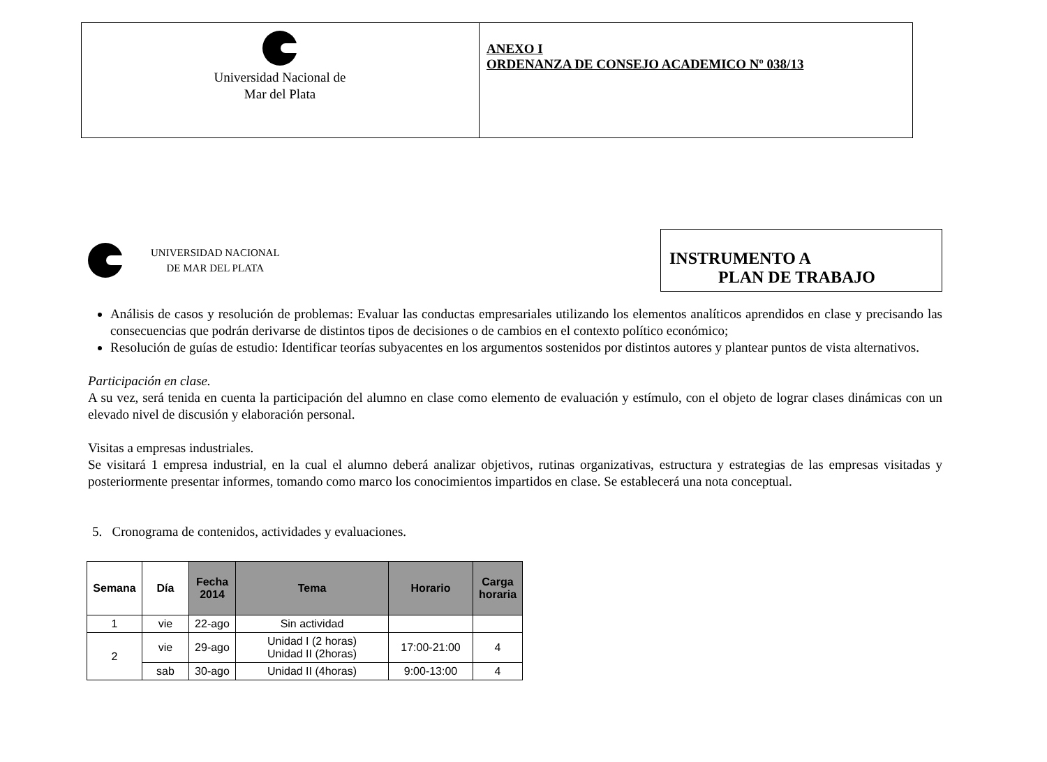| Universidad Nacional de Mar del Plata | ANEXO I ORDENANZA DE CONSEJO ACADEMICO Nº 038/13 |
UNIVERSIDAD NACIONAL
DE MAR DEL PLATA
INSTRUMENTO A
PLAN DE TRABAJO
Análisis de casos y resolución de problemas: Evaluar las conductas empresariales utilizando los elementos analíticos aprendidos en clase y precisando las consecuencias que podrán derivarse de distintos tipos de decisiones o de cambios en el contexto político económico;
Resolución de guías de estudio: Identificar teorías subyacentes en los argumentos sostenidos por distintos autores y plantear puntos de vista alternativos.
Participación en clase.
A su vez, será tenida en cuenta la participación del alumno en clase como elemento de evaluación y estímulo, con el objeto de lograr clases dinámicas con un elevado nivel de discusión y elaboración personal.
Visitas a empresas industriales.
Se visitará 1 empresa industrial, en la cual el alumno deberá analizar objetivos, rutinas organizativas, estructura y estrategias de las empresas visitadas y posteriormente presentar informes, tomando como marco los conocimientos impartidos en clase. Se establecerá una nota conceptual.
5. Cronograma de contenidos, actividades y evaluaciones.
| Semana | Día | Fecha 2014 | Tema | Horario | Carga horaria |
| --- | --- | --- | --- | --- | --- |
| 1 | vie | 22-ago | Sin actividad | | |
| 2 | vie | 29-ago | Unidad I (2 horas) Unidad II (2horas) | 17:00-21:00 | 4 |
| | sab | 30-ago | Unidad II (4horas) | 9:00-13:00 | 4 |